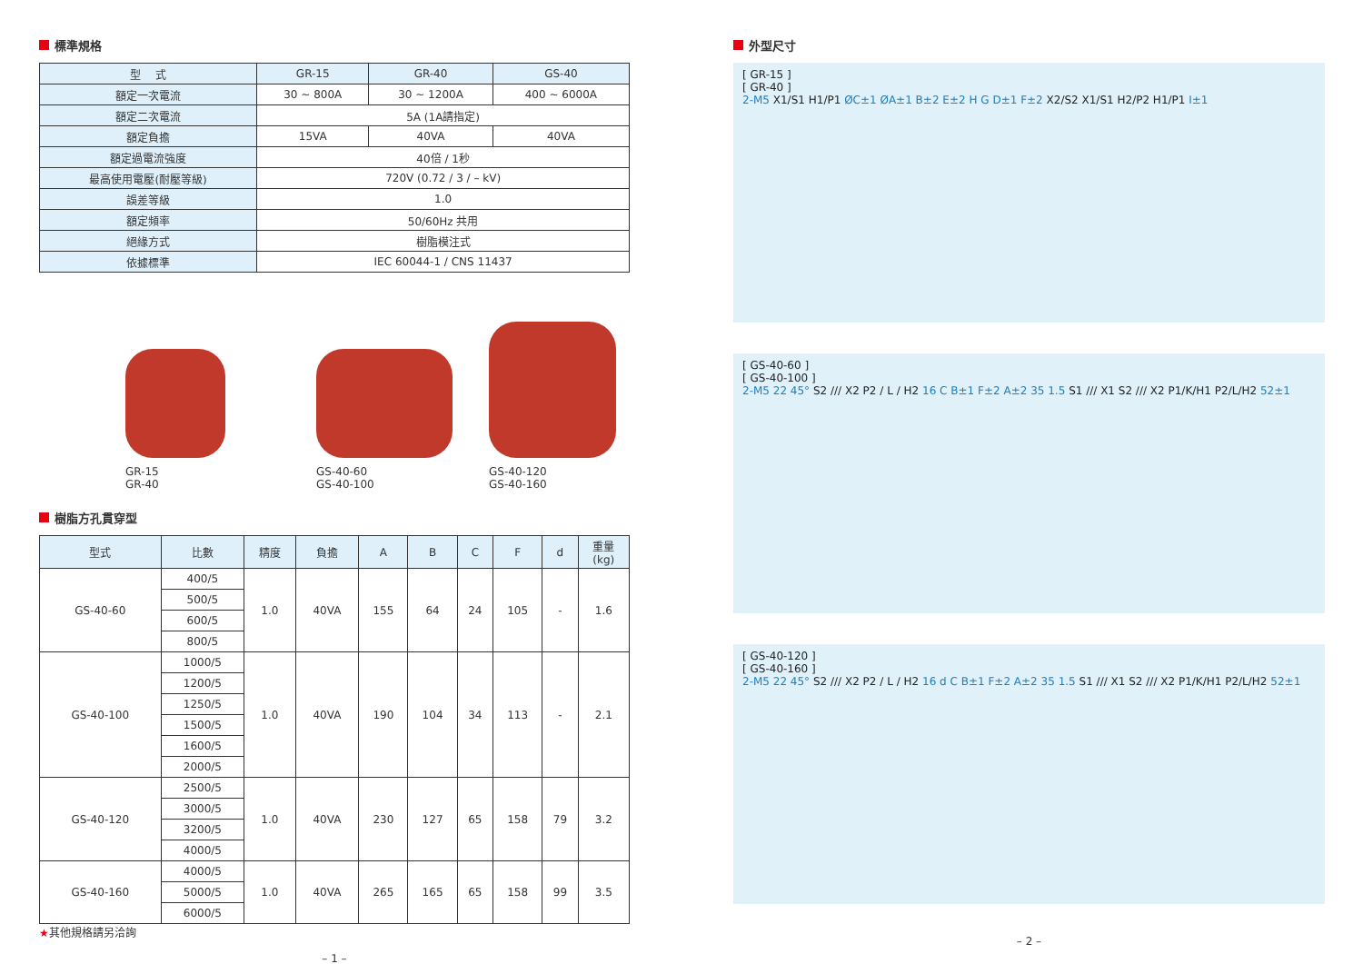標準規格
| 型 式 | GR-15 | GR-40 | GS-40 |
| --- | --- | --- | --- |
| 額定一次電流 | 30 ~ 800A | 30 ~ 1200A | 400 ~ 6000A |
| 額定二次電流 | 5A (1A請指定) | | |
| 額定負擔 | 15VA | 40VA | 40VA |
| 額定過電流強度 | 40倍 / 1秒 | | |
| 最高使用電壓(耐壓等級) | 720V (0.72 / 3 / – kV) | | |
| 誤差等級 | 1.0 | | |
| 額定頻率 | 50/60Hz 共用 | | |
| 絕緣方式 | 樹脂模注式 | | |
| 依據標準 | IEC 60044-1 / CNS 11437 | | |
GR-15
GR-40
GS-40-60
GS-40-100
GS-40-120
GS-40-160
樹脂方孔貫穿型
| 型式 | 比數 | 精度 | 負擔 | A | B | C | F | d | 重量 (kg) |
| --- | --- | --- | --- | --- | --- | --- | --- | --- | --- |
| GS-40-60 | 400/5 | 1.0 | 40VA | 155 | 64 | 24 | 105 | - | 1.6 |
| | 500/5 | | | | | | | | |
| | 600/5 | | | | | | | | |
| | 800/5 | | | | | | | | |
| GS-40-100 | 1000/5 | 1.0 | 40VA | 190 | 104 | 34 | 113 | - | 2.1 |
| | 1200/5 | | | | | | | | |
| | 1250/5 | | | | | | | | |
| | 1500/5 | | | | | | | | |
| | 1600/5 | | | | | | | | |
| | 2000/5 | | | | | | | | |
| GS-40-120 | 2500/5 | 1.0 | 40VA | 230 | 127 | 65 | 158 | 79 | 3.2 |
| | 3000/5 | | | | | | | | |
| | 3200/5 | | | | | | | | |
| | 4000/5 | | | | | | | | |
| GS-40-160 | 4000/5 | 1.0 | 40VA | 265 | 165 | 65 | 158 | 99 | 3.5 |
| | 5000/5 | | | | | | | | |
| | 6000/5 | | | | | | | | |
★其他規格請另洽詢
– 1 –
外型尺寸
[ GR-15 ]
[ GR-40 ]
2-M5 X1/S1 H1/P1 ØC±1 ØA±1 B±2 E±2 H G D±1 F±2 X2/S2 X1/S1 H2/P2 H1/P1 I±1
[ GS-40-60 ]
[ GS-40-100 ]
2-M5 22 45° S2 /// X2 P2 / L / H2 16 C B±1 F±2 A±2 35 1.5 S1 /// X1 S2 /// X2 P1/K/H1 P2/L/H2 52±1
[ GS-40-120 ]
[ GS-40-160 ]
2-M5 22 45° S2 /// X2 P2 / L / H2 16 d C B±1 F±2 A±2 35 1.5 S1 /// X1 S2 /// X2 P1/K/H1 P2/L/H2 52±1
– 2 –